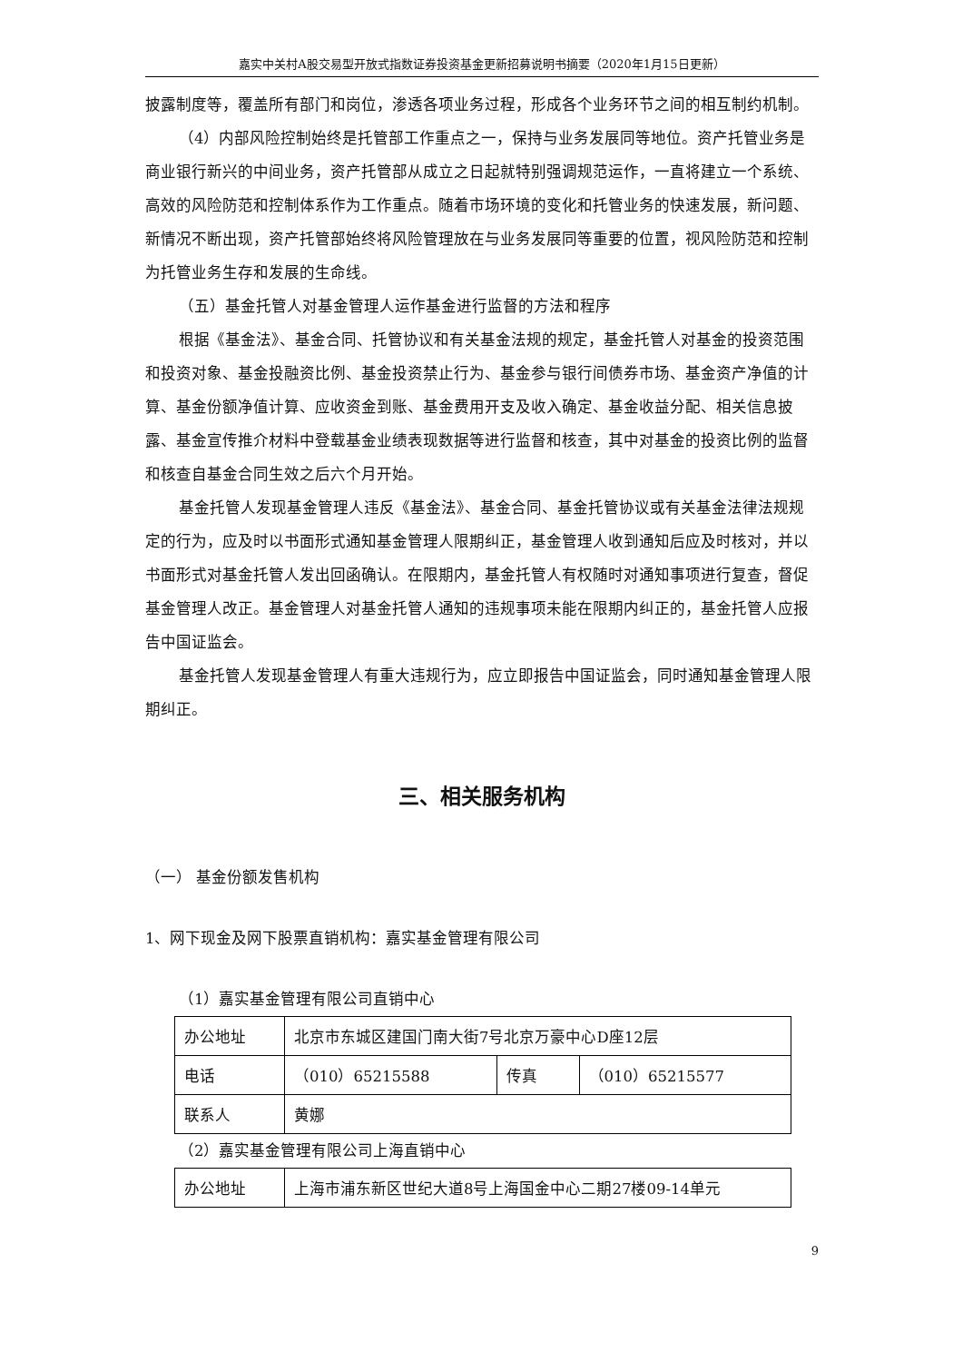嘉实中关村A股交易型开放式指数证券投资基金更新招募说明书摘要（2020年1月15日更新）
披露制度等，覆盖所有部门和岗位，渗透各项业务过程，形成各个业务环节之间的相互制约机制。
（4）内部风险控制始终是托管部工作重点之一，保持与业务发展同等地位。资产托管业务是商业银行新兴的中间业务，资产托管部从成立之日起就特别强调规范运作，一直将建立一个系统、高效的风险防范和控制体系作为工作重点。随着市场环境的变化和托管业务的快速发展，新问题、新情况不断出现，资产托管部始终将风险管理放在与业务发展同等重要的位置，视风险防范和控制为托管业务生存和发展的生命线。
（五）基金托管人对基金管理人运作基金进行监督的方法和程序
根据《基金法》、基金合同、托管协议和有关基金法规的规定，基金托管人对基金的投资范围和投资对象、基金投融资比例、基金投资禁止行为、基金参与银行间债券市场、基金资产净值的计算、基金份额净值计算、应收资金到账、基金费用开支及收入确定、基金收益分配、相关信息披露、基金宣传推介材料中登载基金业绩表现数据等进行监督和核查，其中对基金的投资比例的监督和核查自基金合同生效之后六个月开始。
基金托管人发现基金管理人违反《基金法》、基金合同、基金托管协议或有关基金法律法规规定的行为，应及时以书面形式通知基金管理人限期纠正，基金管理人收到通知后应及时核对，并以书面形式对基金托管人发出回函确认。在限期内，基金托管人有权随时对通知事项进行复查，督促基金管理人改正。基金管理人对基金托管人通知的违规事项未能在限期内纠正的，基金托管人应报告中国证监会。
基金托管人发现基金管理人有重大违规行为，应立即报告中国证监会，同时通知基金管理人限期纠正。
三、相关服务机构
（一） 基金份额发售机构
1、网下现金及网下股票直销机构：嘉实基金管理有限公司
（1）嘉实基金管理有限公司直销中心
| 办公地址 | 北京市东城区建国门南大街7号北京万豪中心D座12层 | | |
| 电话 | （010）65215588 | 传真 | （010）65215577 |
| 联系人 | 黄娜 | | |
（2）嘉实基金管理有限公司上海直销中心
| 办公地址 | 上海市浦东新区世纪大道8号上海国金中心二期27楼09-14单元 |
9